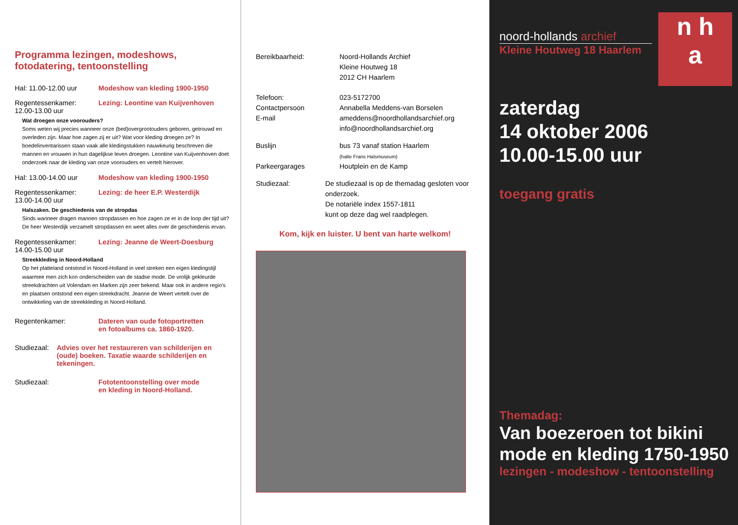Programma lezingen, modeshows, fotodatering, tentoonstelling
Hal: 11.00-12.00 uur Modeshow van kleding 1900-1950
Regentessenkamer:
12.00-13.00 uur
Lezing: Leontine van Kuijvenhoven
Wat droegen onze voorouders?
Soms weten wij precies wanneer onze (bed)overgrootouders geboren, getrouwd en overleden zijn. Maar hoe zagen zij er uit? Wat voor kleding droegen ze? In boedelinventarissen staan vaak alle kledingstukken nauwkeurig beschreven die mannen en vrouwen in hun dagelijkse leven droegen. Leontine van Kuijvenhoven doet onderzoek naar de kleding van onze voorouders en vertelt hierover.
Hal: 13.00-14.00 uur Modeshow van kleding 1900-1950
Regentessenkamer:
13.00-14.00 uur
Lezing: de heer E.P. Westerdijk
Halszaken. De geschiedenis van de stropdas
Sinds wanneer dragen mannen stropdassen en hoe zagen ze er in de loop der tijd uit? De heer Westerdijk verzamelt stropdassen en weet alles over de geschiedenis ervan.
Regentessenkamer:
14.00-15.00 uur
Lezing: Jeanne de Weert-Doesburg
Streekkleding in Noord-Holland
Op het platteland ontstond in Noord-Holland in veel streken een eigen kledingstijl waarmee men zich kon onderscheiden van de stadse mode. De vrolijk gekleurde streekdrachten uit Volendam en Marken zijn zeer bekend. Maar ook in andere regio's en plaatsen ontstond een eigen streekdracht. Jeanne de Weert vertelt over de ontwikkeling van de streekkleding in Noord-Holland.
Regentenkamer: Dateren van oude fotoportretten
en fotoalbums ca. 1860-1920.
Studiezaal: Advies over het restaureren van schilderijen en (oude) boeken. Taxatie waarde schilderijen en tekeningen.
Studiezaal: Fototentoonstelling over mode
en kleding in Noord-Holland.
Bereikbaarheid: Noord-Hollands Archief
Kleine Houtweg 18
2012 CH Haarlem
Telefoon:
Contactpersoon
E-mail
023-5172700
Annabella Meddens-van Borselen
ameddens@noordhollandsarchief.org
info@noordhollandsarchief.org
Buslijn
Parkeergarages
bus 73 vanaf station Haarlem
(halte Frans Halsmuseum)
Houtplein en de Kamp
Studiezaal: De studiezaal is op de themadag gesloten voor onderzoek.
De notariële index 1557-1811
kunt op deze dag wel raadplegen.
Kom, kijk en luister. U bent van harte welkom!
n h
a
noord-hollands archief
Kleine Houtweg 18 Haarlem
zaterdag
14 oktober 2006
10.00-15.00 uur
toegang gratis
Themadag:
Van boezeroen tot bikini
mode en kleding 1750-1950
lezingen - modeshow - tentoonstelling